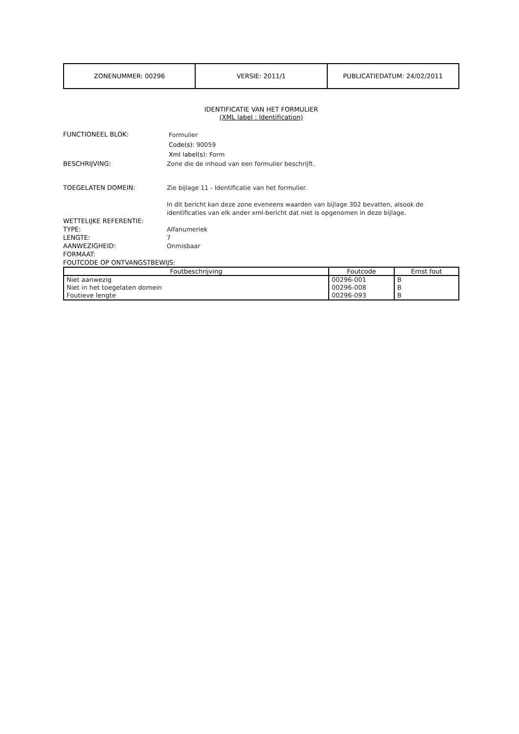| ZONENUMMER: 00296 | VERSIE: 2011/1 | PUBLICATIEDATUM: 24/02/2011 |
IDENTIFICATIE VAN HET FORMULIER
(XML label : Identification)
FUNCTIONEEL BLOK:
Formulier
Code(s): 90059
Xml label(s): Form
BESCHRIJVING: Zone die de inhoud van een formulier beschrijft.
TOEGELATEN DOMEIN: Zie bijlage 11 - Identificatie van het formulier.
In dit bericht kan deze zone eveneens waarden van bijlage 302 bevatten, alsook de identificaties van elk ander xml-bericht dat niet is opgenomen in deze bijlage.
WETTELIJKE REFERENTIE:
TYPE: Alfanumeriek
LENGTE: 7
AANWEZIGHEID: Onmisbaar
FORMAAT:
FOUTCODE OP ONTVANGSTBEWIJS:
| Foutbeschrijving | Foutcode | Ernst fout |
| --- | --- | --- |
| Niet aanwezig | 00296-001 | B |
| Niet in het toegelaten domein | 00296-008 | B |
| Foutieve lengte | 00296-093 | B |